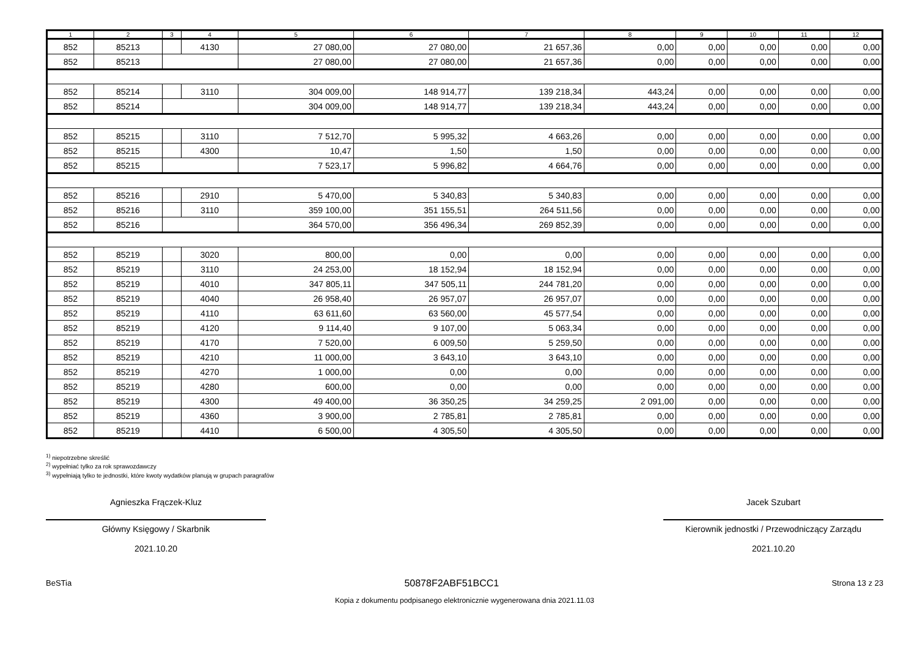| 1 | 2 | 3 | 4 | 5 | 6 | 7 | 8 | 9 | 10 | 11 | 12 |
| --- | --- | --- | --- | --- | --- | --- | --- | --- | --- | --- | --- |
| 852 | 85213 | | 4130 | 27 080,00 | 27 080,00 | 21 657,36 | 0,00 | 0,00 | 0,00 | 0,00 | 0,00 |
| 852 | 85213 | | | 27 080,00 | 27 080,00 | 21 657,36 | 0,00 | 0,00 | 0,00 | 0,00 | 0,00 |
| 852 | 85214 | | 3110 | 304 009,00 | 148 914,77 | 139 218,34 | 443,24 | 0,00 | 0,00 | 0,00 | 0,00 |
| 852 | 85214 | | | 304 009,00 | 148 914,77 | 139 218,34 | 443,24 | 0,00 | 0,00 | 0,00 | 0,00 |
| 852 | 85215 | | 3110 | 7 512,70 | 5 995,32 | 4 663,26 | 0,00 | 0,00 | 0,00 | 0,00 | 0,00 |
| 852 | 85215 | | 4300 | 10,47 | 1,50 | 1,50 | 0,00 | 0,00 | 0,00 | 0,00 | 0,00 |
| 852 | 85215 | | | 7 523,17 | 5 996,82 | 4 664,76 | 0,00 | 0,00 | 0,00 | 0,00 | 0,00 |
| 852 | 85216 | | 2910 | 5 470,00 | 5 340,83 | 5 340,83 | 0,00 | 0,00 | 0,00 | 0,00 | 0,00 |
| 852 | 85216 | | 3110 | 359 100,00 | 351 155,51 | 264 511,56 | 0,00 | 0,00 | 0,00 | 0,00 | 0,00 |
| 852 | 85216 | | | 364 570,00 | 356 496,34 | 269 852,39 | 0,00 | 0,00 | 0,00 | 0,00 | 0,00 |
| 852 | 85219 | | 3020 | 800,00 | 0,00 | 0,00 | 0,00 | 0,00 | 0,00 | 0,00 | 0,00 |
| 852 | 85219 | | 3110 | 24 253,00 | 18 152,94 | 18 152,94 | 0,00 | 0,00 | 0,00 | 0,00 | 0,00 |
| 852 | 85219 | | 4010 | 347 805,11 | 347 505,11 | 244 781,20 | 0,00 | 0,00 | 0,00 | 0,00 | 0,00 |
| 852 | 85219 | | 4040 | 26 958,40 | 26 957,07 | 26 957,07 | 0,00 | 0,00 | 0,00 | 0,00 | 0,00 |
| 852 | 85219 | | 4110 | 63 611,60 | 63 560,00 | 45 577,54 | 0,00 | 0,00 | 0,00 | 0,00 | 0,00 |
| 852 | 85219 | | 4120 | 9 114,40 | 9 107,00 | 5 063,34 | 0,00 | 0,00 | 0,00 | 0,00 | 0,00 |
| 852 | 85219 | | 4170 | 7 520,00 | 6 009,50 | 5 259,50 | 0,00 | 0,00 | 0,00 | 0,00 | 0,00 |
| 852 | 85219 | | 4210 | 11 000,00 | 3 643,10 | 3 643,10 | 0,00 | 0,00 | 0,00 | 0,00 | 0,00 |
| 852 | 85219 | | 4270 | 1 000,00 | 0,00 | 0,00 | 0,00 | 0,00 | 0,00 | 0,00 | 0,00 |
| 852 | 85219 | | 4280 | 600,00 | 0,00 | 0,00 | 0,00 | 0,00 | 0,00 | 0,00 | 0,00 |
| 852 | 85219 | | 4300 | 49 400,00 | 36 350,25 | 34 259,25 | 2 091,00 | 0,00 | 0,00 | 0,00 | 0,00 |
| 852 | 85219 | | 4360 | 3 900,00 | 2 785,81 | 2 785,81 | 0,00 | 0,00 | 0,00 | 0,00 | 0,00 |
| 852 | 85219 | | 4410 | 6 500,00 | 4 305,50 | 4 305,50 | 0,00 | 0,00 | 0,00 | 0,00 | 0,00 |
<sup>1)</sup> niepotrzebne skreślić
<sup>2)</sup> wypełniać tylko za rok sprawozdawczy
<sup>3)</sup> wypełniają tylko te jednostki, które kwoty wydatków planują w grupach paragrafów
Agnieszka Frączek-Kluz
Główny Księgowy / Skarbnik
2021.10.20
Jacek Szubart
Kierownik jednostki / Przewodniczący Zarządu
2021.10.20
BeSTia 50878F2ABF51BCC1 Strona 13 z 23
Kopia z dokumentu podpisanego elektronicznie wygenerowana dnia 2021.11.03